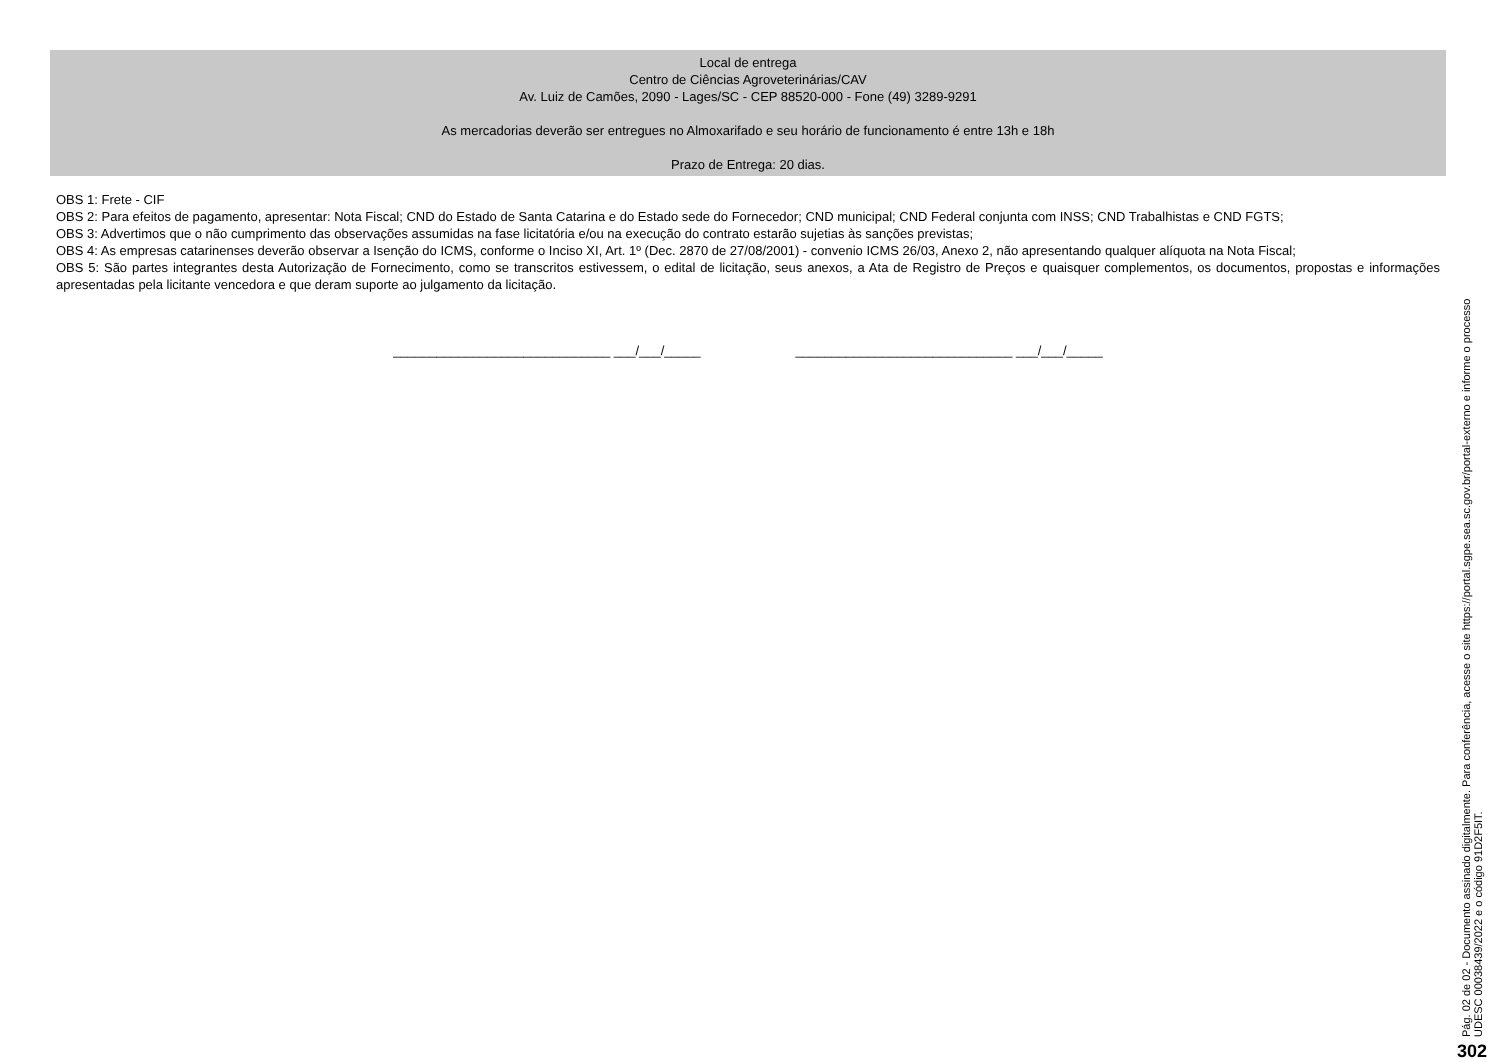Local de entrega
Centro de Ciências Agroveterinárias/CAV
Av. Luiz de Camões, 2090 - Lages/SC - CEP 88520-000 - Fone (49) 3289-9291
As mercadorias deverão ser entregues no Almoxarifado e seu horário de funcionamento é entre 13h e 18h
Prazo de Entrega: 20 dias.
OBS 1: Frete - CIF
OBS 2: Para efeitos de pagamento, apresentar: Nota Fiscal; CND do Estado de Santa Catarina e do Estado sede do Fornecedor; CND municipal; CND Federal conjunta com INSS; CND Trabalhistas e CND FGTS;
OBS 3: Advertimos que o não cumprimento das observações assumidas na fase licitatória e/ou na execução do contrato estarão sujetias às sanções previstas;
OBS 4: As empresas catarinenses deverão observar a Isenção do ICMS, conforme o Inciso XI, Art. 1º (Dec. 2870 de 27/08/2001) - convenio ICMS 26/03, Anexo 2, não apresentando qualquer alíquota na Nota Fiscal;
OBS 5: São partes integrantes desta Autorização de Fornecimento, como se transcritos estivessem, o edital de licitação, seus anexos, a Ata de Registro de Preços e quaisquer complementos, os documentos, propostas e informações apresentadas pela licitante vencedora e que deram suporte ao julgamento da licitação.
______________________________ ___/___/_____ ______________________________ ___/___/_____
Pág. 02 de 02 - Documento assinado digitalmente. Para conferência, acesse o site https://portal.sgpe.sea.sc.gov.br/portal-externo e informe o processo
UDESC 00038439/2022 e o código 91D2F5IT.
302